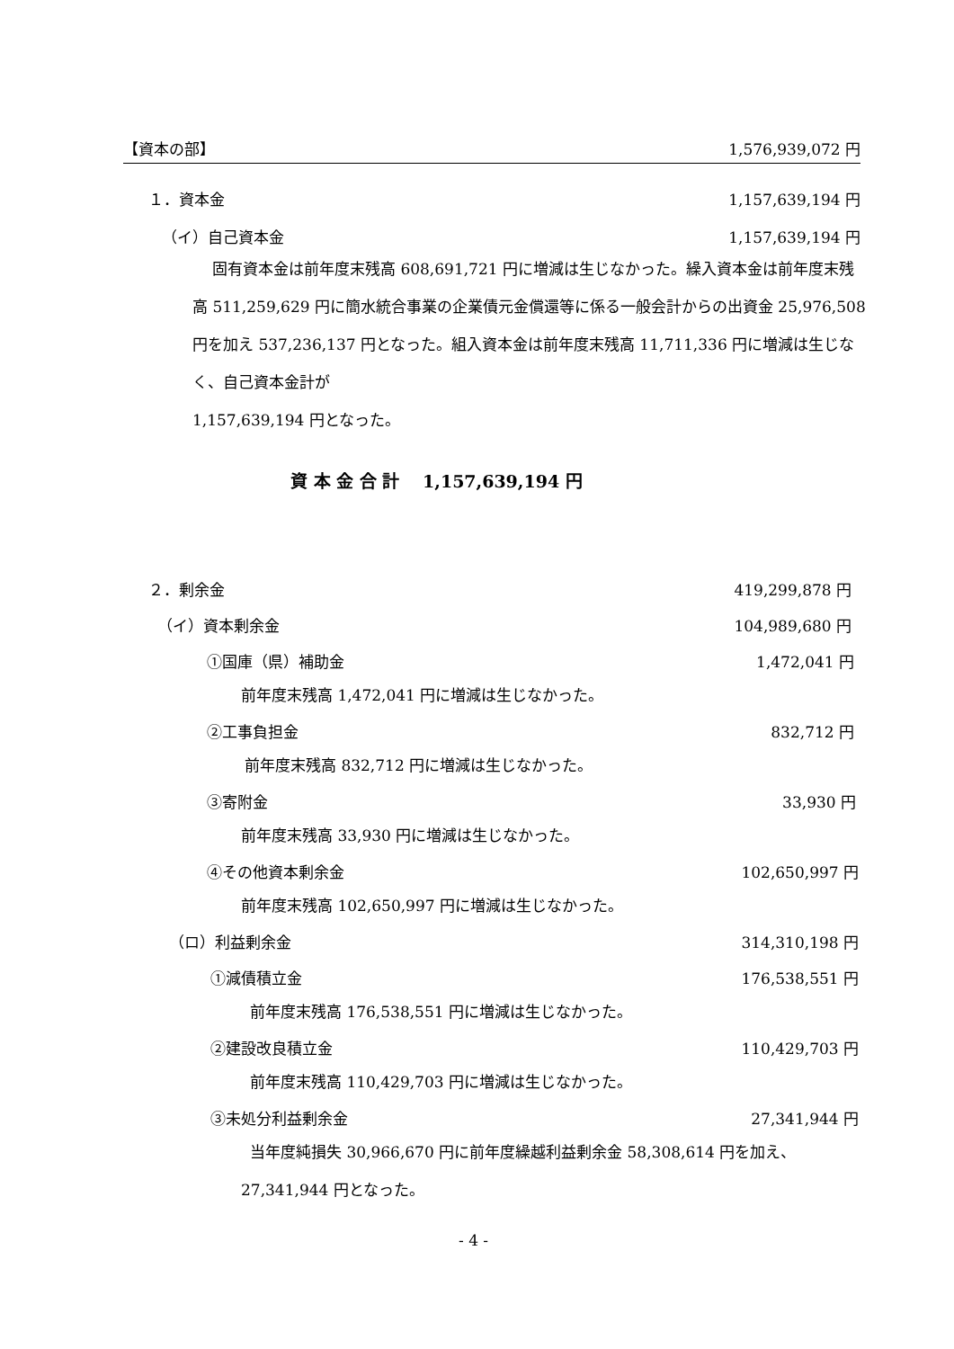【資本の部】 1,576,939,072 円
１．資本金 1,157,639,194 円
（イ）自己資本金 1,157,639,194 円
固有資本金は前年度末残高 608,691,721 円に増減は生じなかった。繰入資本金は前年度末残高 511,259,629 円に簡水統合事業の企業債元金償還等に係る一般会計からの出資金 25,976,508 円を加え 537,236,137 円となった。組入資本金は前年度末残高 11,711,336 円に増減は生じなく、自己資本金計が
1,157,639,194 円となった。
資 本 金 合 計　 1,157,639,194 円
２．剰余金 419,299,878 円
（イ）資本剰余金 104,989,680 円
①国庫（県）補助金 1,472,041 円
前年度末残高 1,472,041 円に増減は生じなかった。
②工事負担金 832,712 円
前年度末残高 832,712 円に増減は生じなかった。
③寄附金 33,930 円
前年度末残高 33,930 円に増減は生じなかった。
④その他資本剰余金 102,650,997 円
前年度末残高 102,650,997 円に増減は生じなかった。
（ロ）利益剰余金 314,310,198 円
①減債積立金 176,538,551 円
前年度末残高 176,538,551 円に増減は生じなかった。
②建設改良積立金 110,429,703 円
前年度末残高 110,429,703 円に増減は生じなかった。
③未処分利益剰余金 27,341,944 円
当年度純損失 30,966,670 円に前年度繰越利益剰余金 58,308,614 円を加え、27,341,944 円となった。
- 4 -